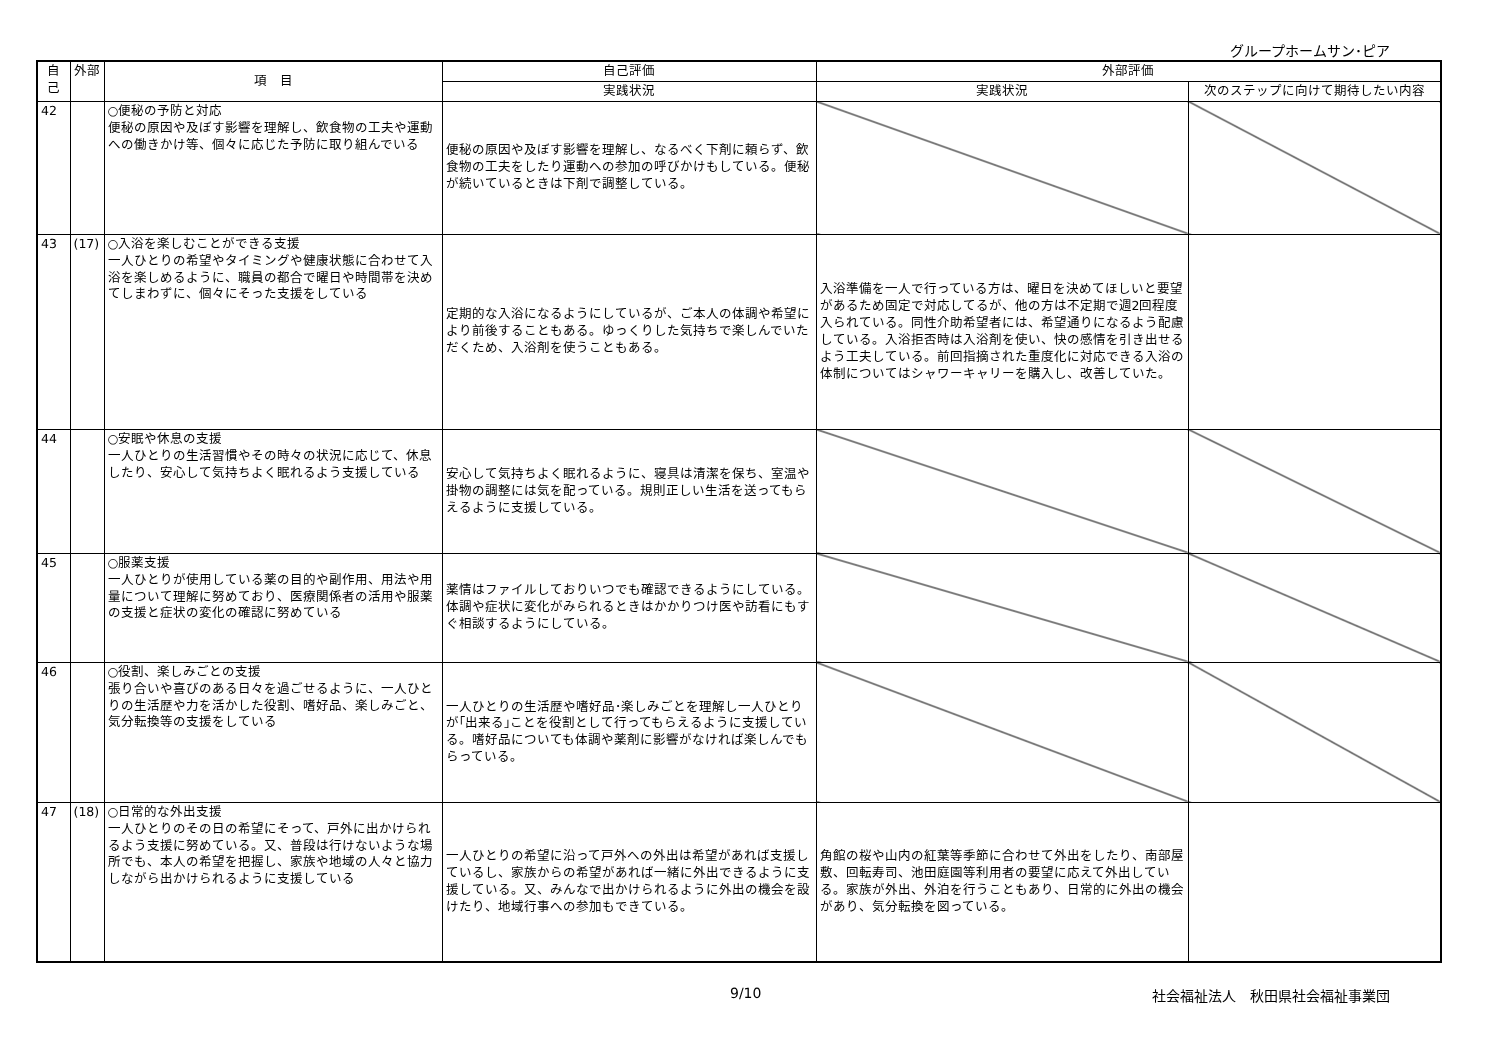グループホームサン･ピア
| 自己 | 外部 | 項 目 | 自己評価 | 外部評価 | |
| --- | --- | --- | --- | --- | --- |
| | | | 実践状況 | 実践状況 | 次のステップに向けて期待したい内容 |
| 42 | | ○便秘の予防と対応 便秘の原因や及ぼす影響を理解し、飲食物の工夫や運動への働きかけ等、個々に応じた予防に取り組んでいる | 便秘の原因や及ぼす影響を理解し、なるべく下剤に頼らず、飲食物の工夫をしたり運動への参加の呼びかけもしている。便秘が続いているときは下剤で調整している。 | | |
| 43 | (17) | ○入浴を楽しむことができる支援 一人ひとりの希望やタイミングや健康状態に合わせて入浴を楽しめるように、職員の都合で曜日や時間帯を決めてしまわずに、個々にそった支援をしている | 定期的な入浴になるようにしているが、ご本人の体調や希望により前後することもある。ゆっくりした気持ちで楽しんでいただくため、入浴剤を使うこともある。 | 入浴準備を一人で行っている方は、曜日を決めてほしいと要望があるため固定で対応してるが、他の方は不定期で週2回程度入られている。同性介助希望者には、希望通りになるよう配慮している。入浴拒否時は入浴剤を使い、快の感情を引き出せるよう工夫している。前回指摘された重度化に対応できる入浴の体制についてはシャワーキャリーを購入し、改善していた。 | |
| 44 | | ○安眠や休息の支援 一人ひとりの生活習慣やその時々の状況に応じて、休息したり、安心して気持ちよく眠れるよう支援している | 安心して気持ちよく眠れるように、寝具は清潔を保ち、室温や掛物の調整には気を配っている。規則正しい生活を送ってもらえるように支援している。 | | |
| 45 | | ○服薬支援 一人ひとりが使用している薬の目的や副作用、用法や用量について理解に努めており、医療関係者の活用や服薬の支援と症状の変化の確認に努めている | 薬情はファイルしておりいつでも確認できるようにしている。体調や症状に変化がみられるときはかかりつけ医や訪看にもすぐ相談するようにしている。 | | |
| 46 | | ○役割、楽しみごとの支援 張り合いや喜びのある日々を過ごせるように、一人ひとりの生活歴や力を活かした役割、嗜好品、楽しみごと、気分転換等の支援をしている | 一人ひとりの生活歴や嗜好品･楽しみごとを理解し一人ひとりが｢出来る｣ことを役割として行ってもらえるように支援している。嗜好品についても体調や薬剤に影響がなければ楽しんでもらっている。 | | |
| 47 | (18) | ○日常的な外出支援 一人ひとりのその日の希望にそって、戸外に出かけられるよう支援に努めている。又、普段は行けないような場所でも、本人の希望を把握し、家族や地域の人々と協力しながら出かけられるように支援している | 一人ひとりの希望に沿って戸外への外出は希望があれば支援しているし、家族からの希望があれば一緒に外出できるように支援している。又、みんなで出かけられるように外出の機会を設けたり、地域行事への参加もできている。 | 角館の桜や山内の紅葉等季節に合わせて外出をしたり、南部屋敷、回転寿司、池田庭園等利用者の要望に応えて外出している。家族が外出、外泊を行うこともあり、日常的に外出の機会があり、気分転換を図っている。 | |
9/10 社会福祉法人　秋田県社会福祉事業団